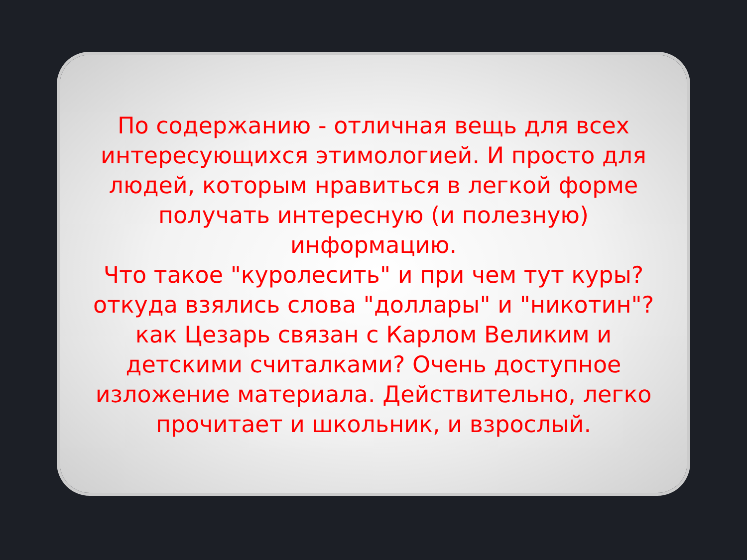По содержанию - отличная вещь для всех интересующихся этимологией. И просто для людей, которым нравиться в легкой форме получать интересную (и полезную) информацию.
Что такое "куролесить" и при чем тут куры? откуда взялись слова "доллары" и "никотин"? как Цезарь связан с Карлом Великим и детскими считалками? Очень доступное изложение материала. Действительно, легко прочитает и школьник, и взрослый.